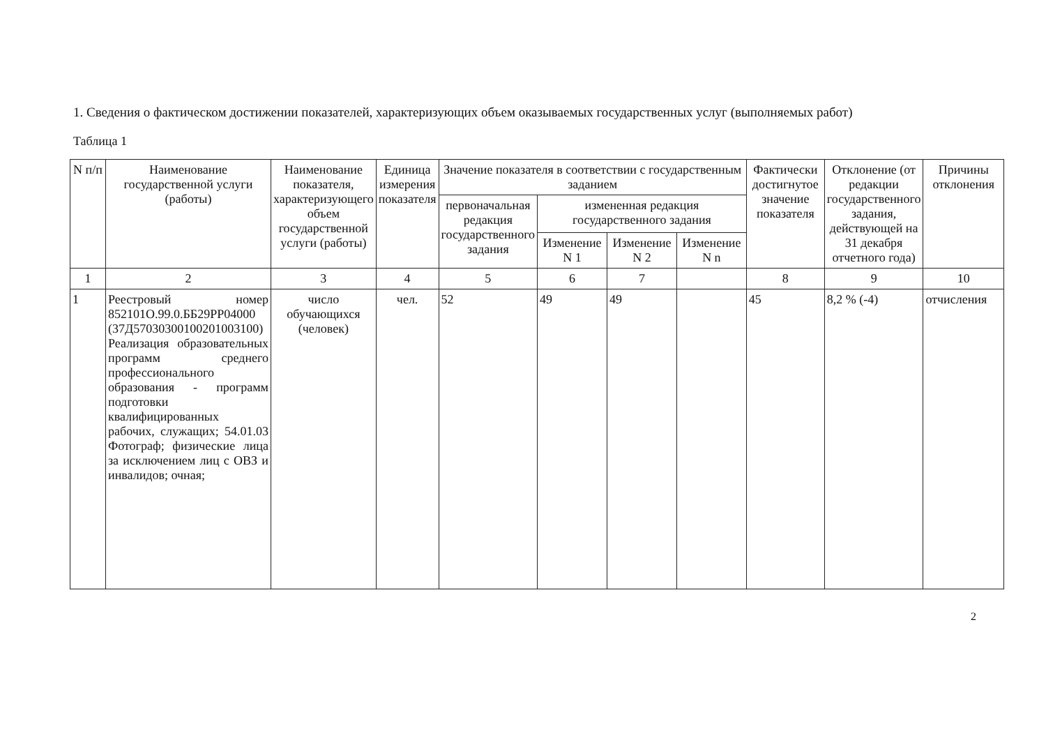1. Сведения о фактическом достижении показателей, характеризующих объем оказываемых государственных услуг (выполняемых работ)
Таблица 1
| N п/п | Наименование государственной услуги (работы) | Наименование показателя, характеризующего объем государственной услуги (работы) | Единица измерения показателя | Значение показателя в соответствии с государственным заданием | | | | Фактически достигнутое значение показателя | Отклонение (от редакции государственного задания, действующей на 31 декабря отчетного года) | Причины отклонения |
| --- | --- | --- | --- | --- | --- | --- | --- | --- | --- | --- |
| | | | | первоначальная редакция государственного задания | измененная редакция государственного задания | | | | | |
| | | | | | Изменение N 1 | Изменение N 2 | Изменение N n | | | |
| 1 | 2 | 3 | 4 | 5 | 6 | 7 | | 8 | 9 | 10 |
| 1 | Реестровый номер 852101О.99.0.ББ29РР04000 (37Д57030300100201003100) Реализация образовательных программ среднего профессионального образования - программ подготовки квалифицированных рабочих, служащих; 54.01.03 Фотограф; физические лица за исключением лиц с ОВЗ и инвалидов; очная; | число обучающихся (человек) | чел. | 52 | 49 | 49 | | 45 | 8,2 % (-4) | отчисления |
2